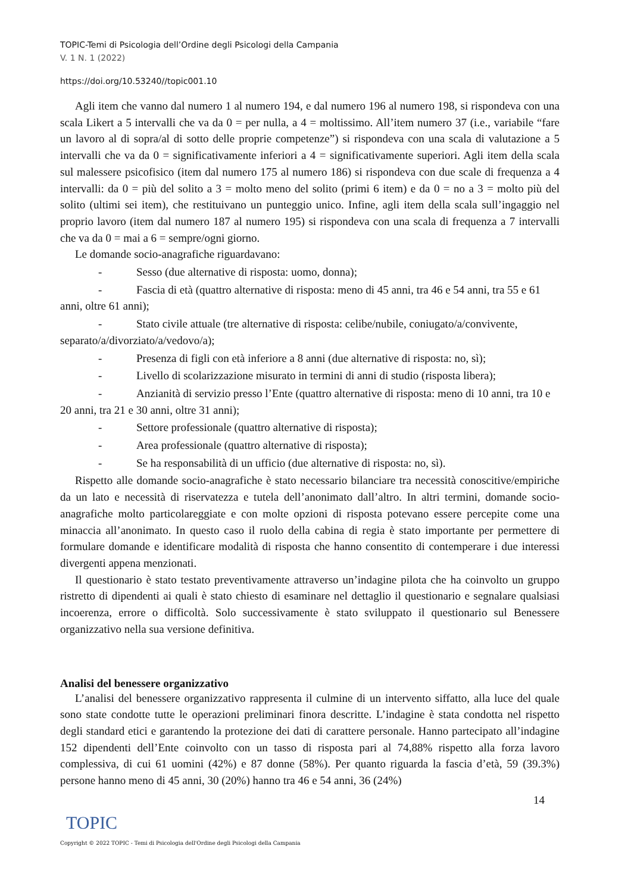TOPIC-Temi di Psicologia dell’Ordine degli Psicologi della Campania
V. 1 N. 1 (2022)
https://doi.org/10.53240//topic001.10
Agli item che vanno dal numero 1 al numero 194, e dal numero 196 al numero 198, si rispondeva con una scala Likert a 5 intervalli che va da 0 = per nulla, a 4 = moltissimo. All’item numero 37 (i.e., variabile “fare un lavoro al di sopra/al di sotto delle proprie competenze”) si rispondeva con una scala di valutazione a 5 intervalli che va da 0 = significativamente inferiori a 4 = significativamente superiori. Agli item della scala sul malessere psicofisico (item dal numero 175 al numero 186) si rispondeva con due scale di frequenza a 4 intervalli: da 0 = più del solito a 3 = molto meno del solito (primi 6 item) e da 0 = no a 3 = molto più del solito (ultimi sei item), che restituivano un punteggio unico. Infine, agli item della scala sull’ingaggio nel proprio lavoro (item dal numero 187 al numero 195) si rispondeva con una scala di frequenza a 7 intervalli che va da 0 = mai a 6 = sempre/ogni giorno.
Le domande socio-anagrafiche riguardavano:
- Sesso (due alternative di risposta: uomo, donna);
- Fascia di età (quattro alternative di risposta: meno di 45 anni, tra 46 e 54 anni, tra 55 e 61 anni, oltre 61 anni);
- Stato civile attuale (tre alternative di risposta: celibe/nubile, coniugato/a/convivente, separato/a/divorziato/a/vedovo/a);
- Presenza di figli con età inferiore a 8 anni (due alternative di risposta: no, sì);
- Livello di scolarizzazione misurato in termini di anni di studio (risposta libera);
- Anzianità di servizio presso l’Ente (quattro alternative di risposta: meno di 10 anni, tra 10 e 20 anni, tra 21 e 30 anni, oltre 31 anni);
- Settore professionale (quattro alternative di risposta);
- Area professionale (quattro alternative di risposta);
- Se ha responsabilità di un ufficio (due alternative di risposta: no, sì).
Rispetto alle domande socio-anagrafiche è stato necessario bilanciare tra necessità conoscitive/empiriche da un lato e necessità di riservatezza e tutela dell’anonimato dall’altro. In altri termini, domande socio-anagrafiche molto particolareggiate e con molte opzioni di risposta potevano essere percepite come una minaccia all’anonimato. In questo caso il ruolo della cabina di regia è stato importante per permettere di formulare domande e identificare modalità di risposta che hanno consentito di contemperare i due interessi divergenti appena menzionati.
Il questionario è stato testato preventivamente attraverso un’indagine pilota che ha coinvolto un gruppo ristretto di dipendenti ai quali è stato chiesto di esaminare nel dettaglio il questionario e segnalare qualsiasi incoerenza, errore o difficoltà. Solo successivamente è stato sviluppato il questionario sul Benessere organizzativo nella sua versione definitiva.
Analisi del benessere organizzativo
L’analisi del benessere organizzativo rappresenta il culmine di un intervento siffatto, alla luce del quale sono state condotte tutte le operazioni preliminari finora descritte. L’indagine è stata condotta nel rispetto degli standard etici e garantendo la protezione dei dati di carattere personale. Hanno partecipato all’indagine 152 dipendenti dell’Ente coinvolto con un tasso di risposta pari al 74,88% rispetto alla forza lavoro complessiva, di cui 61 uomini (42%) e 87 donne (58%). Per quanto riguarda la fascia d’età, 59 (39.3%) persone hanno meno di 45 anni, 30 (20%) hanno tra 46 e 54 anni, 36 (24%)
14
TOPIC
Copyright © 2022 TOPIC - Temi di Psicologia dell'Ordine degli Psicologi della Campania